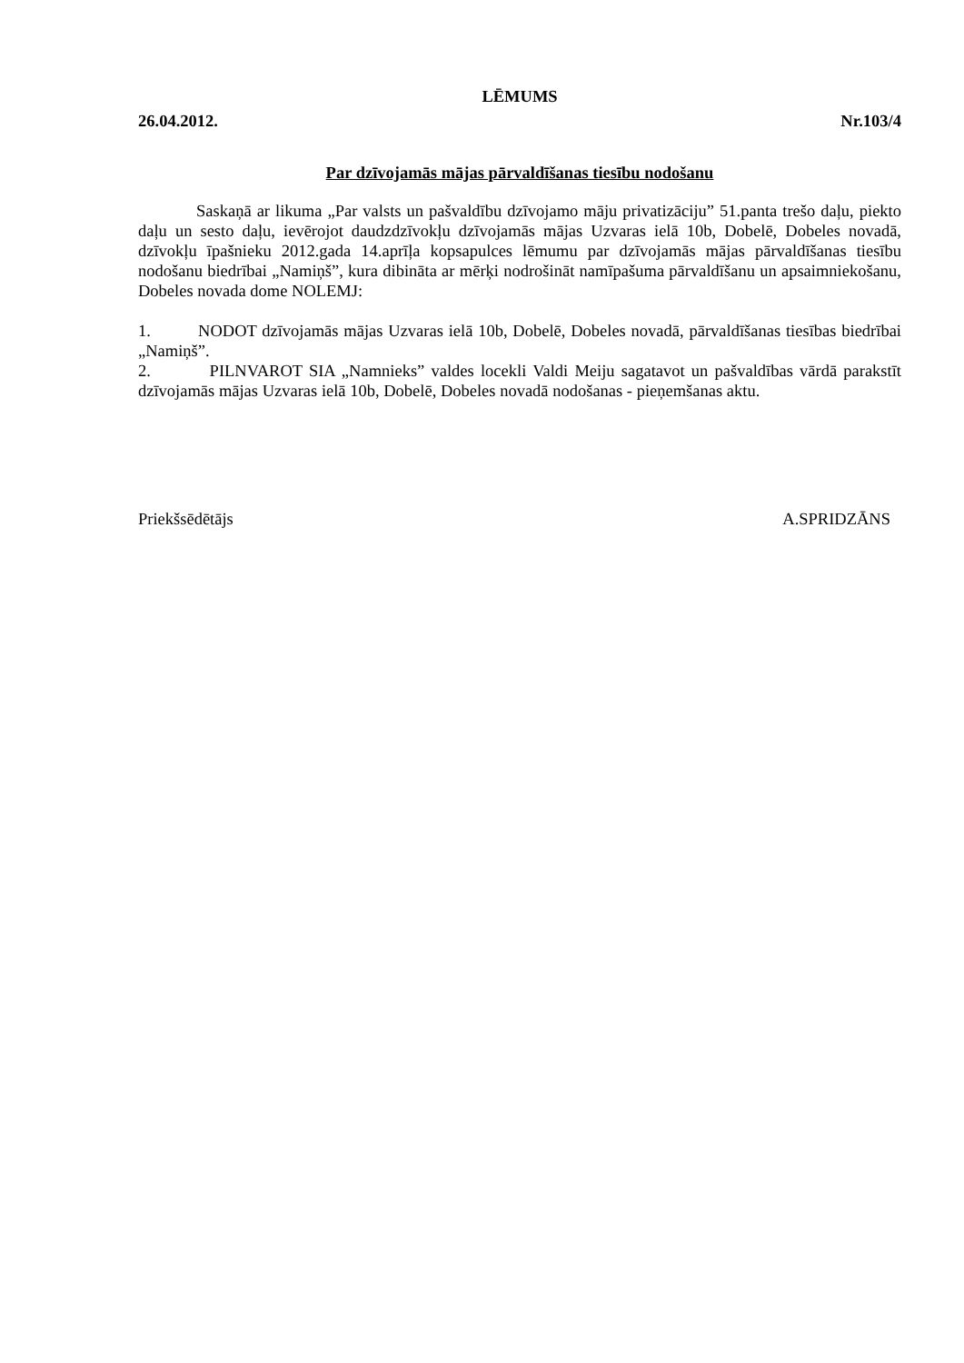LĒMUMS
26.04.2012. Nr.103/4
Par dzīvojamās mājas pārvaldīšanas tiesību nodošanu
Saskaņā ar likuma „Par valsts un pašvaldību dzīvojamo māju privatizāciju” 51.panta trešo daļu, piekto daļu un sesto daļu, ievērojot daudzdzīvokļu dzīvojamās mājas Uzvaras ielā 10b, Dobelē, Dobeles novadā, dzīvokļu īpašnieku 2012.gada 14.aprīļa kopsapulces lēmumu par dzīvojamās mājas pārvaldīšanas tiesību nodošanu biedrībai „Namiņš”, kura dibināta ar mērķi nodrošināt namīpašuma pārvaldīšanu un apsaimniekošanu, Dobeles novada dome NOLEMJ:
1. NODOT dzīvojamās mājas Uzvaras ielā 10b, Dobelē, Dobeles novadā, pārvaldīšanas tiesības biedrībai „Namiņš”.
2. PILNVAROT SIA „Namnieks” valdes locekli Valdi Meiju sagatavot un pašvaldības vārdā parakstīt dzīvojamās mājas Uzvaras ielā 10b, Dobelē, Dobeles novadā nodošanas - pieņemšanas aktu.
Priekšsēdētājs A.SPRIDZĀNS